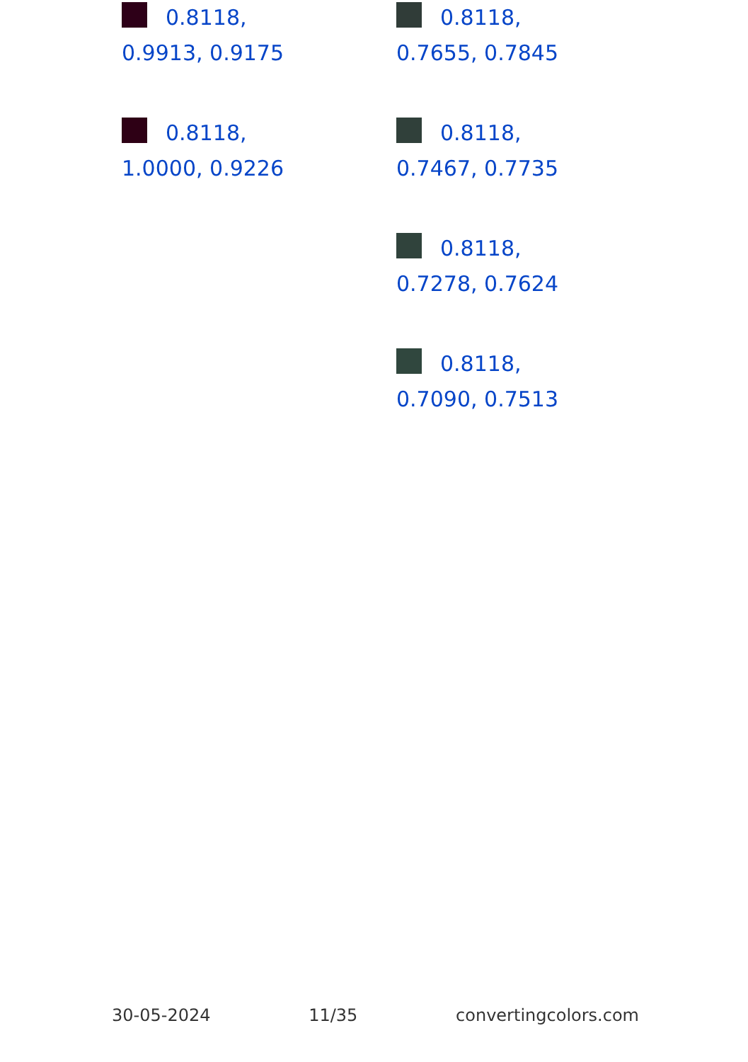0.8118, 0.9913, 0.9175
0.8118, 1.0000, 0.9226
0.8118, 0.7655, 0.7845
0.8118, 0.7467, 0.7735
0.8118, 0.7278, 0.7624
0.8118, 0.7090, 0.7513
30-05-2024 11/35 convertingcolors.com